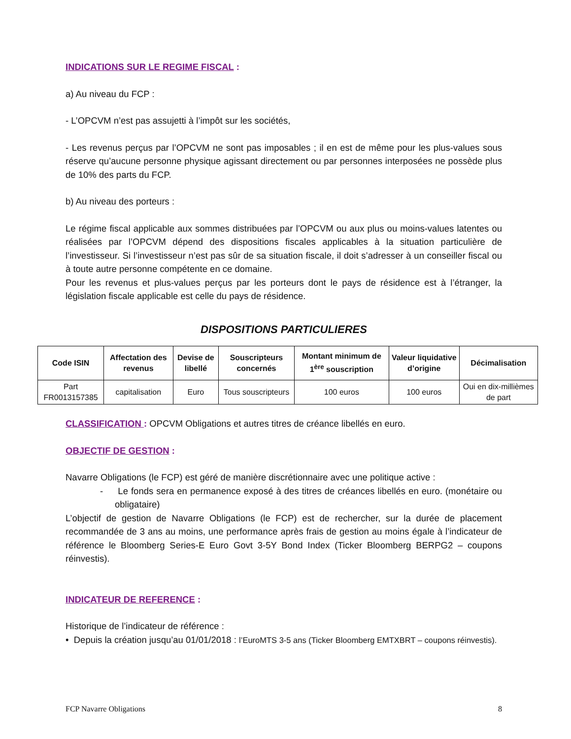INDICATIONS SUR LE REGIME FISCAL :
a) Au niveau du FCP :
- L’OPCVM n’est pas assujetti à l’impôt sur les sociétés,
- Les revenus perçus par l’OPCVM ne sont pas imposables ; il en est de même pour les plus-values sous réserve qu’aucune personne physique agissant directement ou par personnes interposées ne possède plus de 10% des parts du FCP.
b) Au niveau des porteurs :
Le régime fiscal applicable aux sommes distribuées par l’OPCVM ou aux plus ou moins-values latentes ou réalisées par l’OPCVM dépend des dispositions fiscales applicables à la situation particulière de l’investisseur. Si l’investisseur n’est pas sûr de sa situation fiscale, il doit s’adresser à un conseiller fiscal ou à toute autre personne compétente en ce domaine.
Pour les revenus et plus-values perçus par les porteurs dont le pays de résidence est à l’étranger, la législation fiscale applicable est celle du pays de résidence.
DISPOSITIONS PARTICULIERES
| Code ISIN | Affectation des revenus | Devise de libellé | Souscripteurs concernés | Montant minimum de 1<sup>ère</sup> souscription | Valeur liquidative d’origine | Décimalisation |
| --- | --- | --- | --- | --- | --- | --- |
| Part FR0013157385 | capitalisation | Euro | Tous souscripteurs | 100 euros | 100 euros | Oui en dix-millièmes de part |
CLASSIFICATION : OPCVM Obligations et autres titres de créance libellés en euro.
OBJECTIF DE GESTION :
Navarre Obligations (le FCP) est géré de manière discrétionnaire avec une politique active :
- Le fonds sera en permanence exposé à des titres de créances libellés en euro. (monétaire ou obligataire)
L’objectif de gestion de Navarre Obligations (le FCP) est de rechercher, sur la durée de placement recommandée de 3 ans au moins, une performance après frais de gestion au moins égale à l’indicateur de référence le Bloomberg Series-E Euro Govt 3-5Y Bond Index (Ticker Bloomberg BERPG2 – coupons réinvestis).
INDICATEUR DE REFERENCE :
Historique de l’indicateur de référence :
• Depuis la création jusqu’au 01/01/2018 : l’EuroMTS 3-5 ans (Ticker Bloomberg EMTXBRT – coupons réinvestis).
FCP Navarre Obligations 8